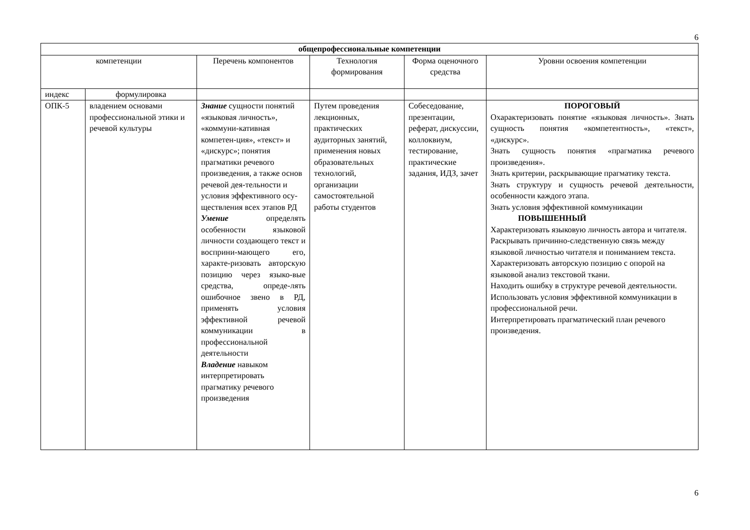6
| общепрофессиональные компетенции | | | | | |
| --- | --- | --- | --- | --- | --- |
| компетенции | | Перечень компонентов | Технология формирования | Форма оценочного средства | Уровни освоения компетенции |
| индекс | формулировка | | | | |
| ОПК-5 | владением основами профессиональной этики и речевой культуры | Знание сущности понятий «языковая личность», «коммуни-кативная компетен-ция», «текст» и «дискурс»; понятия прагматики речевого произведения, а также основ речевой дея-тельности и условия эффективного осу-ществления всех этапов РД Умение определять особенности языковой личности создающего текст и восприни-мающего его, характе-ризовать авторскую позицию через языко-вые средства, опреде-лять ошибочное звено в РД, применять условия эффективной речевой коммуникации в профессиональной деятельности Владение навыком интерпретировать прагматику речевого произведения | Путем проведения лекционных, практических аудиторных занятий, применения новых образовательных технологий, организации самостоятельной работы студентов | Собеседование, презентации, реферат, дискуссии, коллоквиум, тестирование, практические задания, ИДЗ, зачет | ПОРОГОВЫЙ Охарактеризовать понятие «языковая личность». Знать сущность понятия «компетентность», «текст», «дискурс». Знать сущность понятия «прагматика речевого произведения». Знать критерии, раскрывающие прагматику текста. Знать структуру и сущность речевой деятельности, особенности каждого этапа. Знать условия эффективной коммуникации ПОВЫШЕННЫЙ Характеризовать языковую личность автора и читателя. Раскрывать причинно-следственную связь между языковой личностью читателя и пониманием текста. Характеризовать авторскую позицию с опорой на языковой анализ текстовой ткани. Находить ошибку в структуре речевой деятельности. Использовать условия эффективной коммуникации в профессиональной речи. Интерпретировать прагматический план речевого произведения. |
6